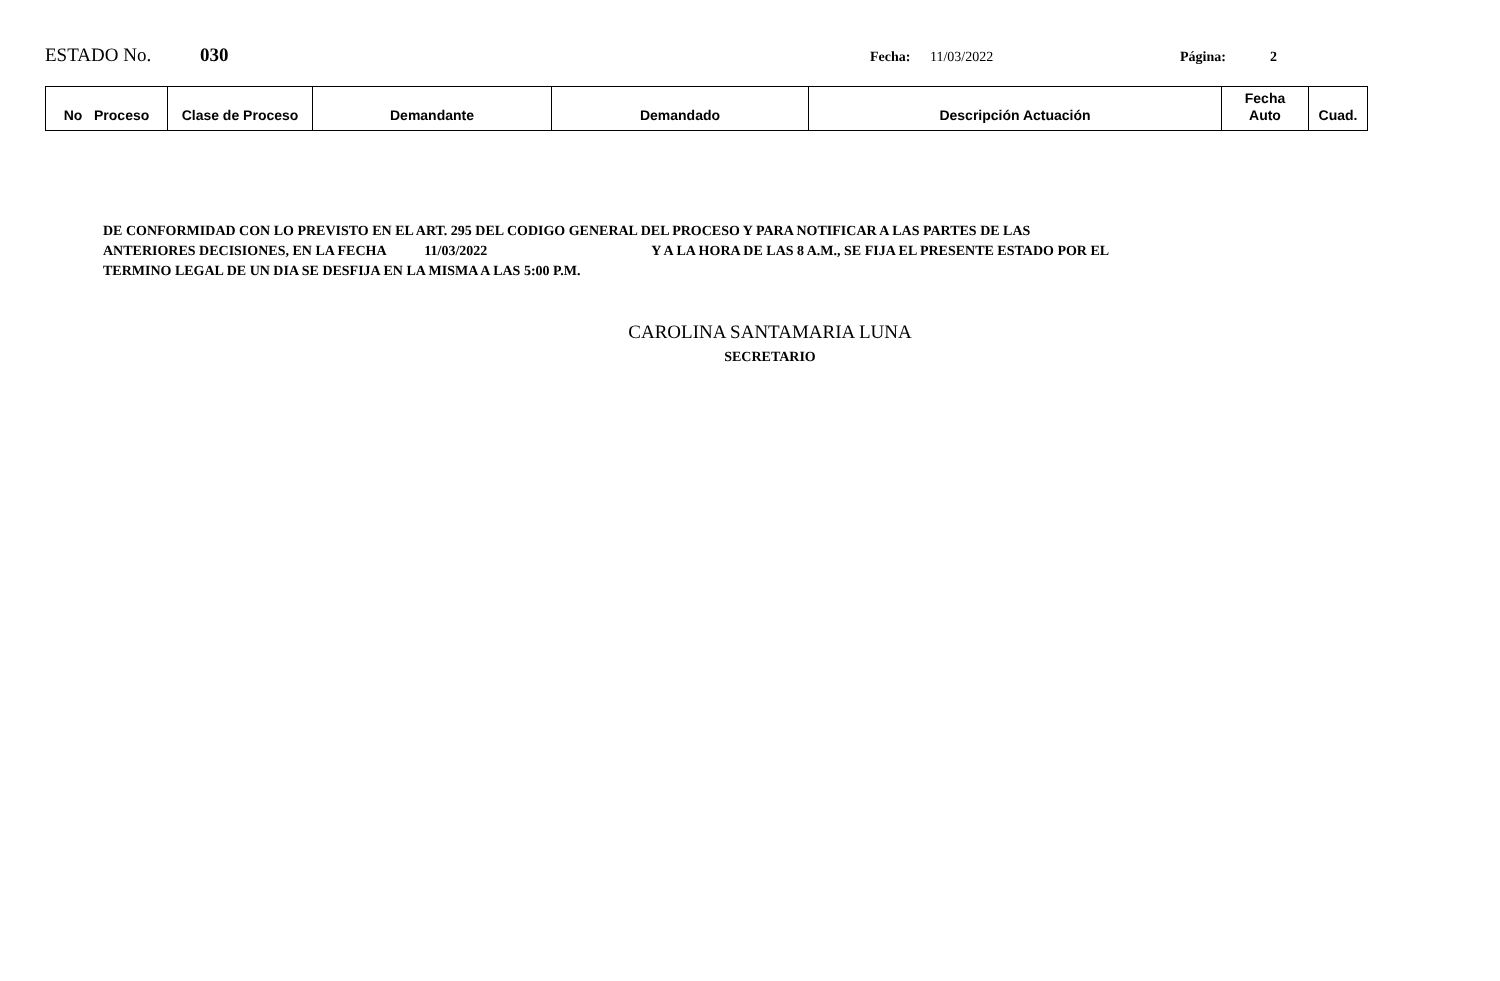ESTADO No. 030 Fecha: 11/03/2022 Página: 2
| No Proceso | Clase de Proceso | Demandante | Demandado | Descripción Actuación | Fecha Auto | Cuad. |
| --- | --- | --- | --- | --- | --- | --- |
DE CONFORMIDAD CON LO PREVISTO EN EL ART. 295 DEL CODIGO GENERAL DEL PROCESO Y PARA NOTIFICAR A LAS PARTES DE LAS
ANTERIORES DECISIONES, EN LA FECHA 11/03/2022 Y A LA HORA DE LAS 8 A.M., SE FIJA EL PRESENTE ESTADO POR EL
TERMINO LEGAL DE UN DIA SE DESFIJA EN LA MISMA A LAS 5:00 P.M.
CAROLINA SANTAMARIA LUNA
SECRETARIO